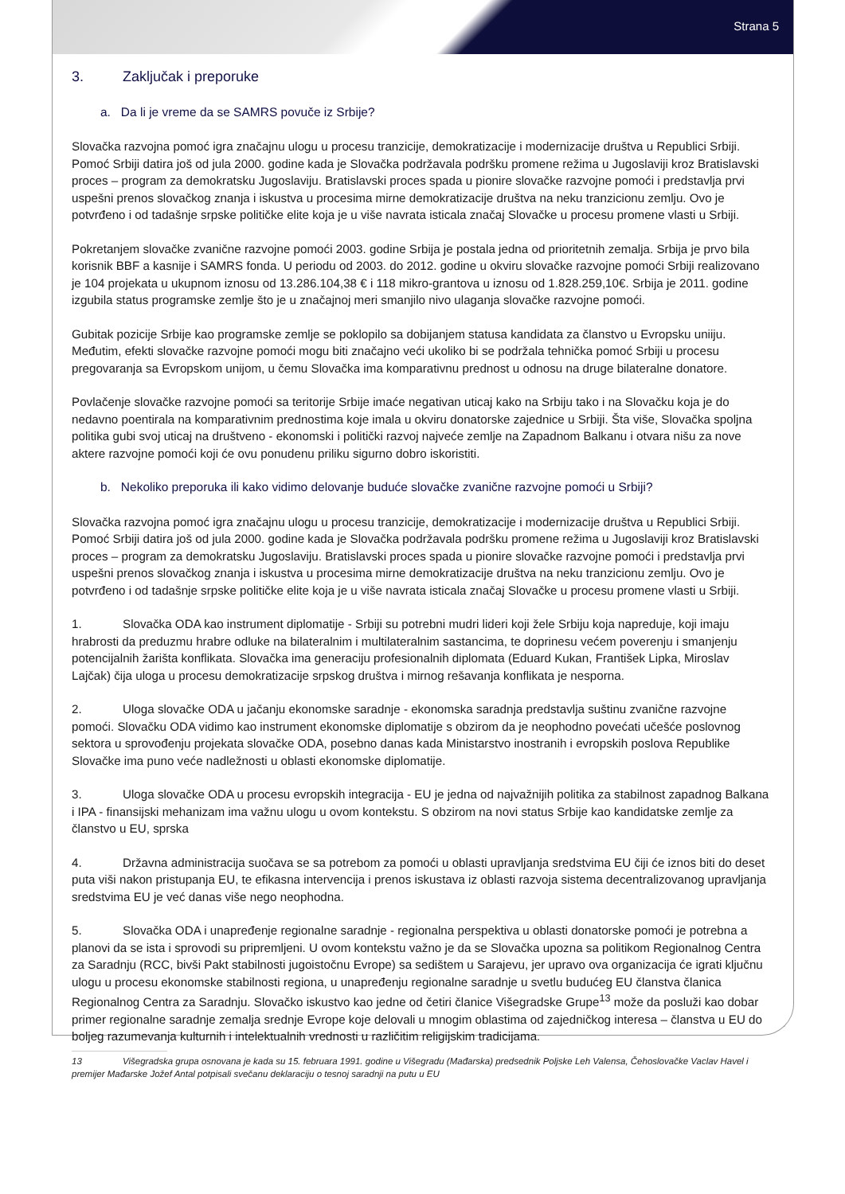Strana 5
3. Zaključak i preporuke
a. Da li je vreme da se SAMRS povuče iz Srbije?
Slovačka razvojna pomoć igra značajnu ulogu u procesu tranzicije, demokratizacije i modernizacije društva u Republici Srbiji. Pomoć Srbiji datira još od jula 2000. godine kada je Slovačka podržavala podršku promene režima u Jugoslaviji kroz Bratislavski proces – program za demokratsku Jugoslaviju. Bratislavski proces spada u pionire slovačke razvojne pomoći i predstavlja prvi uspešni prenos slovačkog znanja i iskustva u procesima mirne demokratizacije društva na neku tranzicionu zemlju. Ovo je potvrđeno i od tadašnje srpske političke elite koja je u više navrata isticala značaj Slovačke u procesu promene vlasti u Srbiji.
Pokretanjem slovačke zvanične razvojne pomoći 2003. godine Srbija je postala jedna od prioritetnih zemalja. Srbija je prvo bila korisnik BBF a kasnije i SAMRS fonda. U periodu od 2003. do 2012. godine u okviru slovačke razvojne pomoći Srbiji realizovano je 104 projekata u ukupnom iznosu od 13.286.104,38 € i 118 mikro-grantova u iznosu od 1.828.259,10€. Srbija je 2011. godine izgubila status programske zemlje što je u značajnoj meri smanjilo nivo ulaganja slovačke razvojne pomoći.
Gubitak pozicije Srbije kao programske zemlje se poklopilo sa dobijanjem statusa kandidata za članstvo u Evropsku uniiju. Međutim, efekti slovačke razvojne pomoći mogu biti značajno veći ukoliko bi se podržala tehnička pomoć Srbiji u procesu pregovaranja sa Evropskom unijom, u čemu Slovačka ima komparativnu prednost u odnosu na druge bilateralne donatore.
Povlačenje slovačke razvojne pomoći sa teritorije Srbije imaće negativan uticaj kako na Srbiju tako i na Slovačku koja je do nedavno poentirala na komparativnim prednostima koje imala u okviru donatorske zajednice u Srbiji. Šta više, Slovačka spoljna politika gubi svoj uticaj na društveno - ekonomski i politički razvoj najveće zemlje na Zapadnom Balkanu i otvara nišu za nove aktere razvojne pomoći koji će ovu ponudenu priliku sigurno dobro iskoristiti.
b. Nekoliko preporuka ili kako vidimo delovanje buduće slovačke zvanične razvojne pomoći u Srbiji?
Slovačka razvojna pomoć igra značajnu ulogu u procesu tranzicije, demokratizacije i modernizacije društva u Republici Srbiji. Pomoć Srbiji datira još od jula 2000. godine kada je Slovačka podržavala podršku promene režima u Jugoslaviji kroz Bratislavski proces – program za demokratsku Jugoslaviju. Bratislavski proces spada u pionire slovačke razvojne pomoći i predstavlja prvi uspešni prenos slovačkog znanja i iskustva u procesima mirne demokratizacije društva na neku tranzicionu zemlju. Ovo je potvrđeno i od tadašnje srpske političke elite koja je u više navrata isticala značaj Slovačke u procesu promene vlasti u Srbiji.
1. Slovačka ODA kao instrument diplomatije - Srbiji su potrebni mudri lideri koji žele Srbiju koja napreduje, koji imaju hrabrosti da preduzmu hrabre odluke na bilateralnim i multilateralnim sastancima, te doprinesu većem poverenju i smanjenju potencijalnih žarišta konflikata. Slovačka ima generaciju profesionalnih diplomata (Eduard Kukan, František Lipka, Miroslav Lajčak) čija uloga u procesu demokratizacije srpskog društva i mirnog rešavanja konflikata je nesporna.
2. Uloga slovačke ODA u jačanju ekonomske saradnje - ekonomska saradnja predstavlja suštinu zvanične razvojne pomoći. Slovačku ODA vidimo kao instrument ekonomske diplomatije s obzirom da je neophodno povećati učešće poslovnog sektora u sprovođenju projekata slovačke ODA, posebno danas kada Ministarstvo inostranih i evropskih poslova Republike Slovačke ima puno veće nadležnosti u oblasti ekonomske diplomatije.
3. Uloga slovačke ODA u procesu evropskih integracija - EU je jedna od najvažnijih politika za stabilnost zapadnog Balkana i IPA - finansijski mehanizam ima važnu ulogu u ovom kontekstu. S obzirom na novi status Srbije kao kandidatske zemlje za članstvo u EU, sprska
4. Državna administracija suočava se sa potrebom za pomoći u oblasti upravljanja sredstvima EU čiji će iznos biti do deset puta viši nakon pristupanja EU, te efikasna intervencija i prenos iskustava iz oblasti razvoja sistema decentralizovanog upravljanja sredstvima EU je već danas više nego neophodna.
5. Slovačka ODA i unapređenje regionalne saradnje - regionalna perspektiva u oblasti donatorske pomoći je potrebna a planovi da se ista i sprovodi su pripremljeni. U ovom kontekstu važno je da se Slovačka upozna sa politikom Regionalnog Centra za Saradnju (RCC, bivši Pakt stabilnosti jugoistočnu Evrope) sa sedištem u Sarajevu, jer upravo ova organizacija će igrati ključnu ulogu u procesu ekonomske stabilnosti regiona, u unapređenju regionalne saradnje u svetlu budućeg EU članstva članica Regionalnog Centra za Saradnju. Slovačko iskustvo kao jedne od četiri članice Višegradske Grupe<sup>13</sup> može da posluži kao dobar primer regionalne saradnje zemalja srednje Evrope koje delovali u mnogim oblastima od zajedničkog interesa – članstva u EU do boljeg razumevanja kulturnih i intelektualnih vrednosti u različitim religijskim tradicijama.
13 Višegradska grupa osnovana je kada su 15. februara 1991. godine u Višegradu (Mađarska) predsednik Poljske Leh Valensa, Čehoslovačke Vaclav Havel i premijer Mađarske Jožef Antal potpisali svečanu deklaraciju o tesnoj saradnji na putu u EU